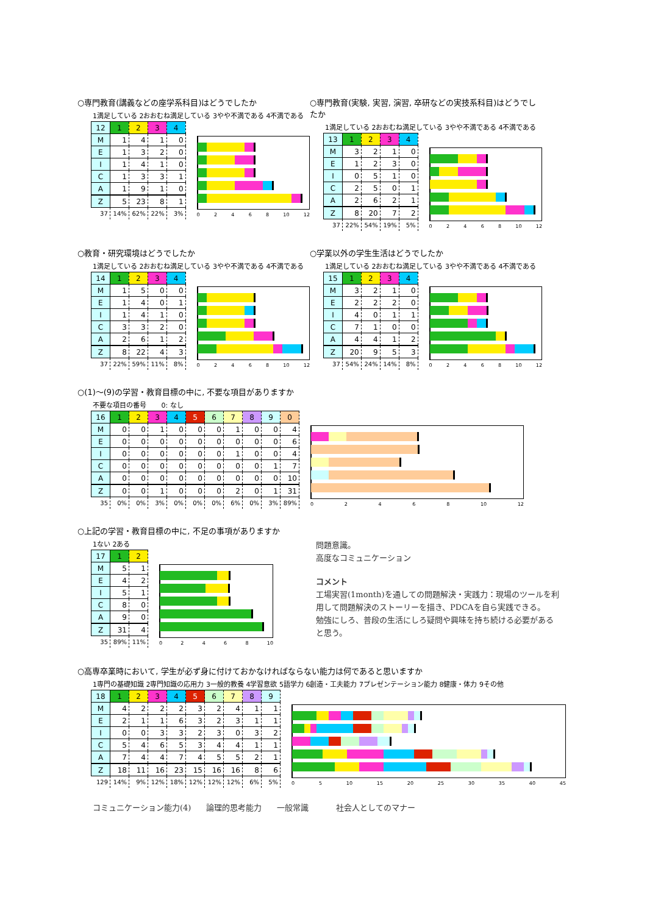○専門教育(講義などの座学系科目)はどうでしたか
1満足している 2おおむね満足している 3やや不満である 4不満である
| 12 | 1 | 2 | 3 | 4 |
| --- | --- | --- | --- | --- |
| M | 1 | 4 | 1 | 0 |
| E | 1 | 3 | 2 | 0 |
| I | 1 | 4 | 1 | 0 |
| C | 1 | 3 | 3 | 1 |
| A | 1 | 9 | 1 | 0 |
| Z | 5 | 23 | 8 | 1 |
| 37 | 14% | 62% | 22% | 3% |
0 2 4 6 8 10 12
○専門教育(実験, 実習, 演習, 卒研などの実技系科目)はどうでしたか
1満足している 2おおむね満足している 3やや不満である 4不満である
| 13 | 1 | 2 | 3 | 4 |
| --- | --- | --- | --- | --- |
| M | 3 | 2 | 1 | 0 |
| E | 1 | 2 | 3 | 0 |
| I | 0 | 5 | 1 | 0 |
| C | 2 | 5 | 0 | 1 |
| A | 2 | 6 | 2 | 1 |
| Z | 8 | 20 | 7 | 2 |
| 37 | 22% | 54% | 19% | 5% |
0 2 4 6 8 10 12
○教育・研究環境はどうでしたか
1満足している 2おおむね満足している 3やや不満である 4不満である
| 14 | 1 | 2 | 3 | 4 |
| --- | --- | --- | --- | --- |
| M | 1 | 5 | 0 | 0 |
| E | 1 | 4 | 0 | 1 |
| I | 1 | 4 | 1 | 0 |
| C | 3 | 3 | 2 | 0 |
| A | 2 | 6 | 1 | 2 |
| Z | 8 | 22 | 4 | 3 |
| 37 | 22% | 59% | 11% | 8% |
0 2 4 6 8 10 12
○学業以外の学生生活はどうでしたか
1満足している 2おおむね満足している 3やや不満である 4不満である
| 15 | 1 | 2 | 3 | 4 |
| --- | --- | --- | --- | --- |
| M | 3 | 2 | 1 | 0 |
| E | 2 | 2 | 2 | 0 |
| I | 4 | 0 | 1 | 1 |
| C | 7 | 1 | 0 | 0 |
| A | 4 | 4 | 1 | 2 |
| Z | 20 | 9 | 5 | 3 |
| 37 | 54% | 24% | 14% | 8% |
0 2 4 6 8 10 12
○(1)～(9)の学習・教育目標の中に, 不要な項目がありますか
不要な項目の番号 0: なし
| 16 | 1 | 2 | 3 | 4 | 5 | 6 | 7 | 8 | 9 | 0 |
| --- | --- | --- | --- | --- | --- | --- | --- | --- | --- | --- |
| M | 0 | 0 | 1 | 0 | 0 | 0 | 1 | 0 | 0 | 4 |
| E | 0 | 0 | 0 | 0 | 0 | 0 | 0 | 0 | 0 | 6 |
| I | 0 | 0 | 0 | 0 | 0 | 0 | 1 | 0 | 0 | 4 |
| C | 0 | 0 | 0 | 0 | 0 | 0 | 0 | 0 | 1 | 7 |
| A | 0 | 0 | 0 | 0 | 0 | 0 | 0 | 0 | 0 | 10 |
| Z | 0 | 0 | 1 | 0 | 0 | 0 | 2 | 0 | 1 | 31 |
| 35 | 0% | 0% | 3% | 0% | 0% | 0% | 6% | 0% | 3% | 89% |
0 2 4 6 8 10 12
○上記の学習・教育目標の中に, 不足の事項がありますか
1ない 2ある
| 17 | 1 | 2 |
| --- | --- | --- |
| M | 5 | 1 |
| E | 4 | 2 |
| I | 5 | 1 |
| C | 8 | 0 |
| A | 9 | 0 |
| Z | 31 | 4 |
| 35 | 89% | 11% |
0 2 4 6 8 10
問題意識。
高度なコミュニケーション
コメント
工場実習(1month)を通しての問題解決・実践力：現場のツールを利用して問題解決のストーリーを描き、PDCAを自ら実践できる。
勉強にしろ、普段の生活にしろ疑問や興味を持ち続ける必要があると思う。
○高専卒業時において, 学生が必ず身に付けておかなければならない能力は何であると思いますか
1専門の基礎知識 2専門知識の応用力 3一般的教養 4学習意欲 5語学力 6創造・工夫能力 7プレゼンテーション能力 8健康・体力 9その他
| 18 | 1 | 2 | 3 | 4 | 5 | 6 | 7 | 8 | 9 |
| --- | --- | --- | --- | --- | --- | --- | --- | --- | --- |
| M | 4 | 2 | 2 | 2 | 3 | 2 | 4 | 1 | 1 |
| E | 2 | 1 | 1 | 6 | 3 | 2 | 3 | 1 | 1 |
| I | 0 | 0 | 3 | 3 | 2 | 3 | 0 | 3 | 2 |
| C | 5 | 4 | 6 | 5 | 3 | 4 | 4 | 1 | 1 |
| A | 7 | 4 | 4 | 7 | 4 | 5 | 5 | 2 | 1 |
| Z | 18 | 11 | 16 | 23 | 15 | 16 | 16 | 8 | 6 |
| 129 | 14% | 9% | 12% | 18% | 12% | 12% | 12% | 6% | 5% |
0 5 10 15 20 25 30 35 40 45
コミュニケーション能力(4) 論理的思考能力 一般常識 社会人としてのマナー